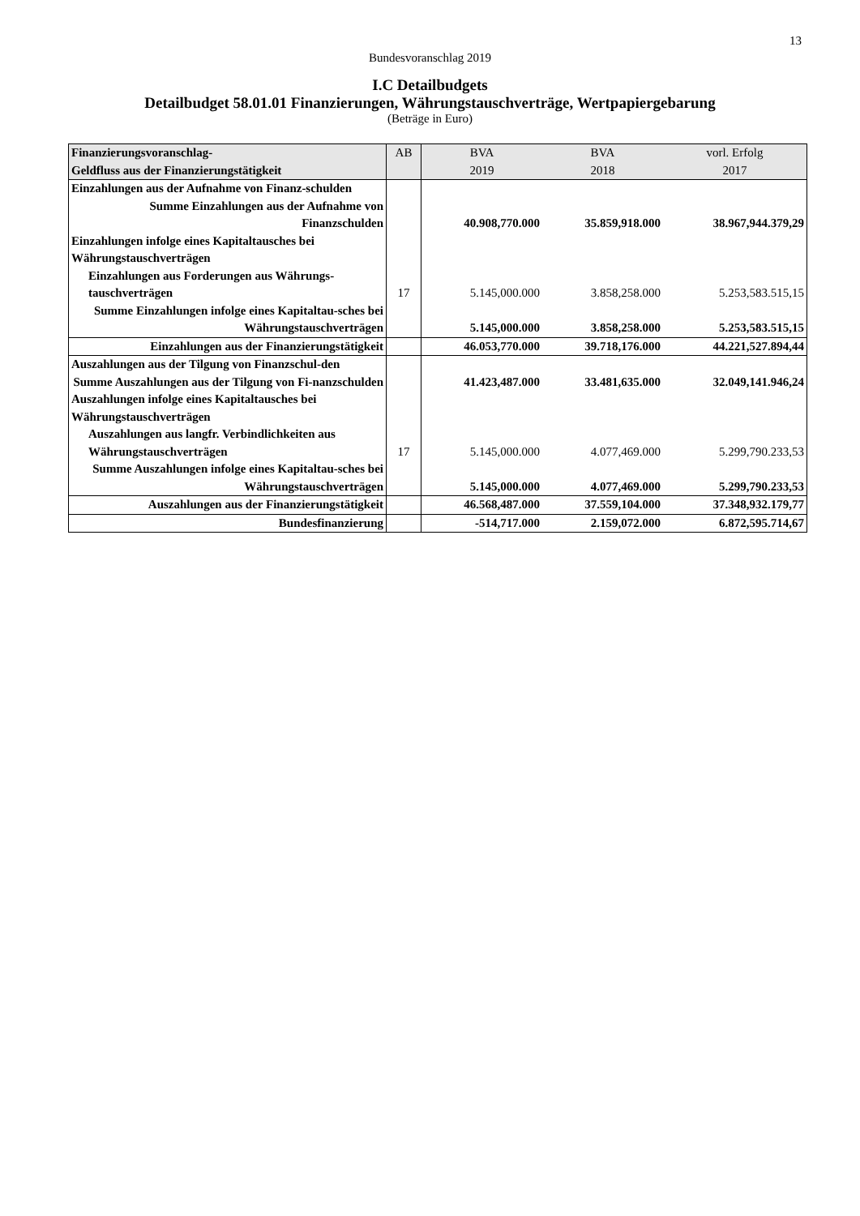13
Bundesvoranschlag 2019
I.C Detailbudgets
Detailbudget 58.01.01 Finanzierungen, Währungstauschverträge, Wertpapiergebarung
(Beträge in Euro)
| Finanzierungsvoranschlag- Geldfluss aus der Finanzierungstätigkeit | AB | BVA 2019 | BVA 2018 | vorl. Erfolg 2017 |
| --- | --- | --- | --- | --- |
| Einzahlungen aus der Aufnahme von Finanz-schulden | | | | |
| Summe Einzahlungen aus der Aufnahme von Finanzschulden | | 40.908,770.000 | 35.859,918.000 | 38.967,944.379,29 |
| Einzahlungen infolge eines Kapitaltausches bei Währungstauschverträgen | | | | |
| Einzahlungen aus Forderungen aus Währungs-tauschverträgen | 17 | 5.145,000.000 | 3.858,258.000 | 5.253,583.515,15 |
| Summe Einzahlungen infolge eines Kapitaltau-sches bei Währungstauschverträgen | | 5.145,000.000 | 3.858,258.000 | 5.253,583.515,15 |
| Einzahlungen aus der Finanzierungstätigkeit | | 46.053,770.000 | 39.718,176.000 | 44.221,527.894,44 |
| Auszahlungen aus der Tilgung von Finanzschul-den | | | | |
| Summe Auszahlungen aus der Tilgung von Fi-nanzschulden | | 41.423,487.000 | 33.481,635.000 | 32.049,141.946,24 |
| Auszahlungen infolge eines Kapitaltausches bei Währungstauschverträgen | | | | |
| Auszahlungen aus langfr. Verbindlichkeiten aus Währungstauschverträgen | 17 | 5.145,000.000 | 4.077,469.000 | 5.299,790.233,53 |
| Summe Auszahlungen infolge eines Kapitaltau-sches bei Währungstauschverträgen | | 5.145,000.000 | 4.077,469.000 | 5.299,790.233,53 |
| Auszahlungen aus der Finanzierungstätigkeit | | 46.568,487.000 | 37.559,104.000 | 37.348,932.179,77 |
| Bundesfinanzierung | | -514,717.000 | 2.159,072.000 | 6.872,595.714,67 |